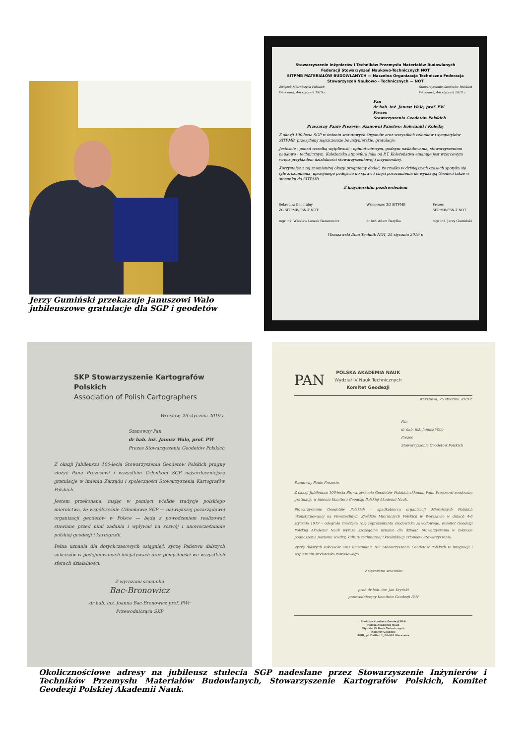Jerzy Gumiński przekazuje Januszowi Walo jubileuszowe gratulacje dla SGP i geodetów
Stowarzyszenie Inżynierów i Techników Przemysłu Materiałów Budowlanych
Federacji Stowarzyszeń Naukowo-Technicznych NOT
SITPMB MATERIAŁÓW BUDOWLANYCH — Naczelna Organizacja Techniczna Federacja Stowarzyszeń Naukowo - Technicznych — NOT
Związek Mierniczych Polskich
Warszawa, 4-6 stycznia 1919 r. Stowarzyszenie Geodetów Polskich
Warszawa, 4-6 stycznia 2019 r.
Pan
dr hab. inż. Janusz Walo, prof. PW
Prezes
Stowarzyszenia Geodetów Polskich
Przezacny Panie Prezesie, Szanowni Państwo; Koleżanki i Koledzy
Z okazji 100-lecia SGP w imieniu statutowych Organów oraz wszystkich członków i sympatyków SITPMB, przesyłamy najszczersze bo inżynierskie, gratulacje.
Jesteście - ponad wszelką wątpliwość - opiniotwórczym, godnym naśladowania, stowarzyszeniem naukowo - technicznym. Koleżeńska atmosfera jaka od P.T. Koleżeństwa emanuje jest wzorcowym wręcz przykładem działalności stowarzyszeniowej i inżynierskiej.
Korzystając z tej znamienitej okazji pragniemy dodać, że rzadko w dzisiejszych czasach spotyka się tyle zrozumienia, uprzejmego podejścia do spraw i chęci porozumienia ile wykazują Geodeci także w stosunku do SITPMB
Z inżynierskim pozdrowieniem
Sekretarz Generalny
ZG SITPMB/FSN-T NOT
mgr inż. Wiesław Leszek Baranowicz Wiceprezes ZG SITPMB
dr inż. Adam Baryłka Prezes
SITPMB/FSN-T NOT
mgr inż. Jerzy Gumiński
Warszawski Dom Technik NOT, 25 stycznia 2019 r.
SKP Stowarzyszenie Kartografów Polskich
Association of Polish Cartographers
Wrocław, 25 stycznia 2019 r.
Szanowny Pan
dr hab. inż. Janusz Walo, prof. PW
Prezes Stowarzyszenia Geodetów Polskich
Z okazji Jubileuszu 100-lecia Stowarzyszenia Geodetów Polskich pragnę złożyć Panu Prezesowi i wszystkim Członkom SGP najserdeczniejsze gratulacje w imieniu Zarządu i społeczności Stowarzyszenia Kartografów Polskich.
Jestem przekonana, mając w pamięci wielkie tradycje polskiego miernictwa, że współcześnie Członkowie SGP — największej pozarządowej organizacji geodetów w Polsce — będą z powodzeniem realizować stawiane przed nimi zadania i wpływać na rozwój i unowocześnianie polskiej geodezji i kartografii.
Pełna uznania dla dotychczasowych osiągnięć, życzę Państwu dalszych sukcesów w podejmowanych inicjatywach oraz pomyślności we wszystkich sferach działalności.
Z wyrazami szacunku
Bac-Bronowicz
dr hab. inż. Joanna Bac-Bronowicz prof. PWr
Przewodnicząca SKP
PAN POLSKA AKADEMIA NAUK
Wydział IV Nauk Technicznych
Komitet Geodezji
Warszawa, 25 stycznia 2019 r.
Pan
dr hab. inż. Janusz Walo
Prezes
Stowarzyszenia Geodetów Polskich
Szanowny Panie Prezesie,
Z okazji Jubileuszu 100-lecia Stowarzyszenia Geodetów Polskich składam Panu Prezesowi serdeczne gratulacje w imieniu Komitetu Geodezji Polskiej Akademii Nauk.
Stowarzyszenie Geodetów Polskich – spadkobierca organizacji Mierniczych Polskich ukonstytuowanej na Powszechnym Zjeździe Mierniczych Polskich w Warszawie w dniach 4-6 stycznia 1919 – odegrało znaczącą rolę reprezentanta środowiska zawodowego. Komitet Geodezji Polskiej Akademii Nauk wyraża szczególne uznanie dla działań Stowarzyszenia w zakresie podnoszenia poziomu wiedzy, kultury technicznej i kwalifikacji członków Stowarzyszenia.
Życzę dalszych sukcesów oraz umacniania roli Stowarzyszenia Geodetów Polskich w integracji i wspieraniu środowiska zawodowego.
Z wyrazami szacunku
prof. dr hab. inż. Jan Kryński
przewodniczący Komitetu Geodezji PAN
Siedziba Komitetu Geodezji PAN
Polska Akademia Nauk
Wydział IV Nauk Technicznych
Komitet Geodezji
PKiN, pl. Defilad 1, 00-901 Warszawa
Okolicznościowe adresy na jubileusz stulecia SGP nadesłane przez Stowarzyszenie Inżynierów i Techników Przemysłu Materiałów Budowlanych, Stowarzyszenie Kartografów Polskich, Komitet Geodezji Polskiej Akademii Nauk.